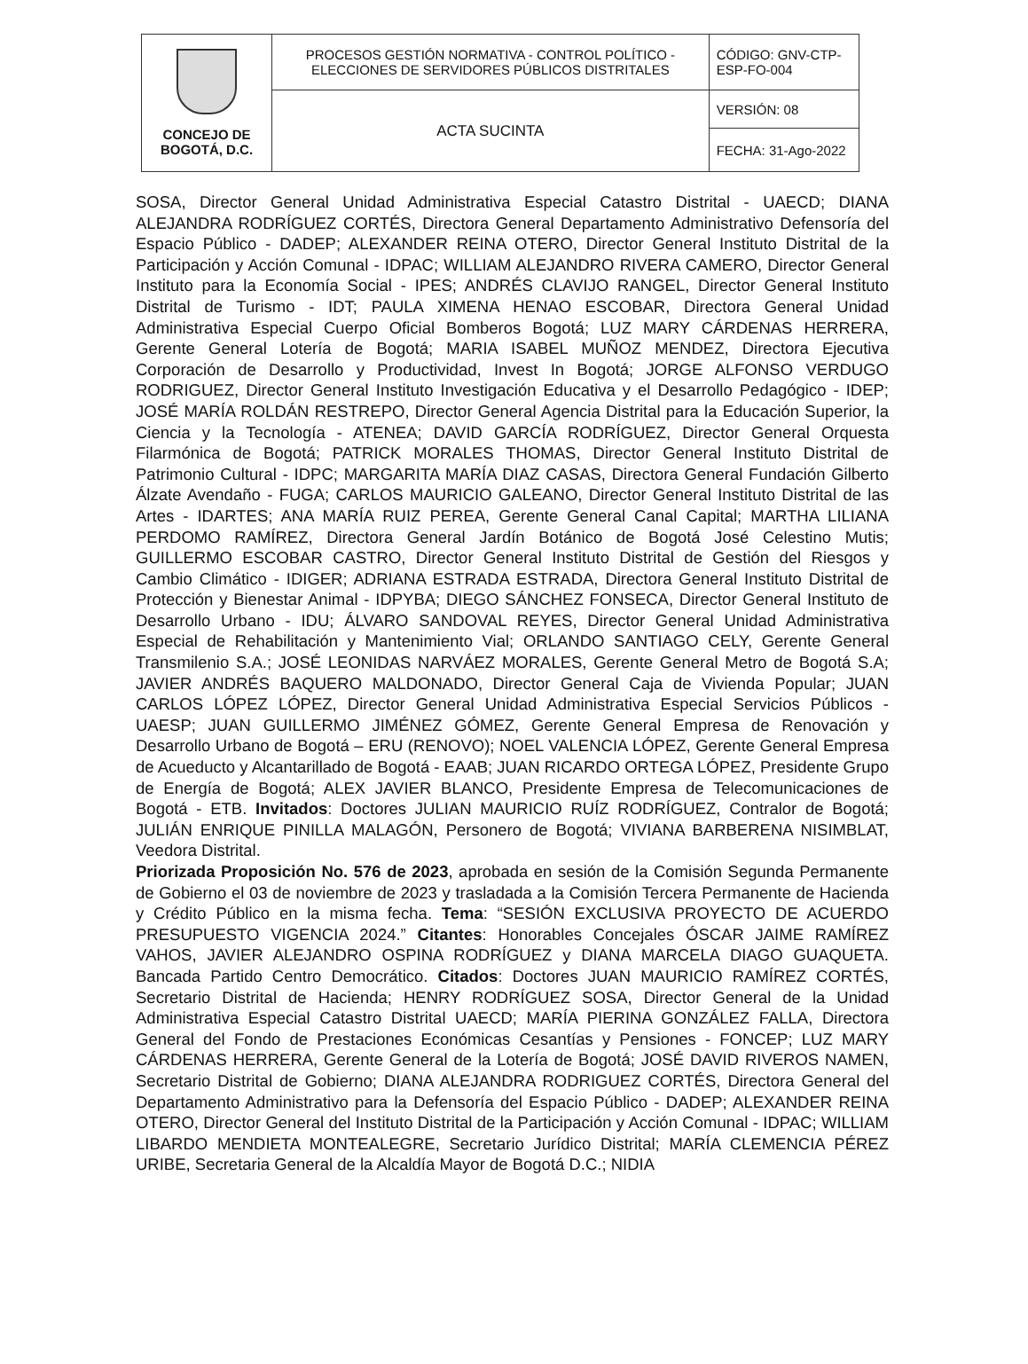| CONCEJO DE BOGOTÁ, D.C. | PROCESOS GESTIÓN NORMATIVA - CONTROL POLÍTICO - ELECCIONES DE SERVIDORES PÚBLICOS DISTRITALES | CÓDIGO: GNV-CTP-ESP-FO-004 |
| | ACTA SUCINTA | VERSIÓN: 08 |
| | | FECHA: 31-Ago-2022 |
SOSA, Director General Unidad Administrativa Especial Catastro Distrital - UAECD; DIANA ALEJANDRA RODRÍGUEZ CORTÉS, Directora General Departamento Administrativo Defensoría del Espacio Público - DADEP; ALEXANDER REINA OTERO, Director General Instituto Distrital de la Participación y Acción Comunal - IDPAC; WILLIAM ALEJANDRO RIVERA CAMERO, Director General Instituto para la Economía Social - IPES; ANDRÉS CLAVIJO RANGEL, Director General Instituto Distrital de Turismo - IDT; PAULA XIMENA HENAO ESCOBAR, Directora General Unidad Administrativa Especial Cuerpo Oficial Bomberos Bogotá; LUZ MARY CÁRDENAS HERRERA, Gerente General Lotería de Bogotá; MARIA ISABEL MUÑOZ MENDEZ, Directora Ejecutiva Corporación de Desarrollo y Productividad, Invest In Bogotá; JORGE ALFONSO VERDUGO RODRIGUEZ, Director General Instituto Investigación Educativa y el Desarrollo Pedagógico - IDEP; JOSÉ MARÍA ROLDÁN RESTREPO, Director General Agencia Distrital para la Educación Superior, la Ciencia y la Tecnología - ATENEA; DAVID GARCÍA RODRÍGUEZ, Director General Orquesta Filarmónica de Bogotá; PATRICK MORALES THOMAS, Director General Instituto Distrital de Patrimonio Cultural - IDPC; MARGARITA MARÍA DIAZ CASAS, Directora General Fundación Gilberto Álzate Avendaño - FUGA; CARLOS MAURICIO GALEANO, Director General Instituto Distrital de las Artes - IDARTES; ANA MARÍA RUIZ PEREA, Gerente General Canal Capital; MARTHA LILIANA PERDOMO RAMÍREZ, Directora General Jardín Botánico de Bogotá José Celestino Mutis; GUILLERMO ESCOBAR CASTRO, Director General Instituto Distrital de Gestión del Riesgos y Cambio Climático - IDIGER; ADRIANA ESTRADA ESTRADA, Directora General Instituto Distrital de Protección y Bienestar Animal - IDPYBA; DIEGO SÁNCHEZ FONSECA, Director General Instituto de Desarrollo Urbano - IDU; ÁLVARO SANDOVAL REYES, Director General Unidad Administrativa Especial de Rehabilitación y Mantenimiento Vial; ORLANDO SANTIAGO CELY, Gerente General Transmilenio S.A.; JOSÉ LEONIDAS NARVÁEZ MORALES, Gerente General Metro de Bogotá S.A; JAVIER ANDRÉS BAQUERO MALDONADO, Director General Caja de Vivienda Popular; JUAN CARLOS LÓPEZ LÓPEZ, Director General Unidad Administrativa Especial Servicios Públicos - UAESP; JUAN GUILLERMO JIMÉNEZ GÓMEZ, Gerente General Empresa de Renovación y Desarrollo Urbano de Bogotá – ERU (RENOVO); NOEL VALENCIA LÓPEZ, Gerente General Empresa de Acueducto y Alcantarillado de Bogotá - EAAB; JUAN RICARDO ORTEGA LÓPEZ, Presidente Grupo de Energía de Bogotá; ALEX JAVIER BLANCO, Presidente Empresa de Telecomunicaciones de Bogotá - ETB. Invitados: Doctores JULIAN MAURICIO RUÍZ RODRÍGUEZ, Contralor de Bogotá; JULIÁN ENRIQUE PINILLA MALAGÓN, Personero de Bogotá; VIVIANA BARBERENA NISIMBLAT, Veedora Distrital.
Priorizada Proposición No. 576 de 2023, aprobada en sesión de la Comisión Segunda Permanente de Gobierno el 03 de noviembre de 2023 y trasladada a la Comisión Tercera Permanente de Hacienda y Crédito Público en la misma fecha. Tema: “SESIÓN EXCLUSIVA PROYECTO DE ACUERDO PRESUPUESTO VIGENCIA 2024.” Citantes: Honorables Concejales ÓSCAR JAIME RAMÍREZ VAHOS, JAVIER ALEJANDRO OSPINA RODRÍGUEZ y DIANA MARCELA DIAGO GUAQUETA. Bancada Partido Centro Democrático. Citados: Doctores JUAN MAURICIO RAMÍREZ CORTÉS, Secretario Distrital de Hacienda; HENRY RODRÍGUEZ SOSA, Director General de la Unidad Administrativa Especial Catastro Distrital UAECD; MARÍA PIERINA GONZÁLEZ FALLA, Directora General del Fondo de Prestaciones Económicas Cesantías y Pensiones - FONCEP; LUZ MARY CÁRDENAS HERRERA, Gerente General de la Lotería de Bogotá; JOSÉ DAVID RIVEROS NAMEN, Secretario Distrital de Gobierno; DIANA ALEJANDRA RODRIGUEZ CORTÉS, Directora General del Departamento Administrativo para la Defensoría del Espacio Público - DADEP; ALEXANDER REINA OTERO, Director General del Instituto Distrital de la Participación y Acción Comunal - IDPAC; WILLIAM LIBARDO MENDIETA MONTEALEGRE, Secretario Jurídico Distrital; MARÍA CLEMENCIA PÉREZ URIBE, Secretaria General de la Alcaldía Mayor de Bogotá D.C.; NIDIA